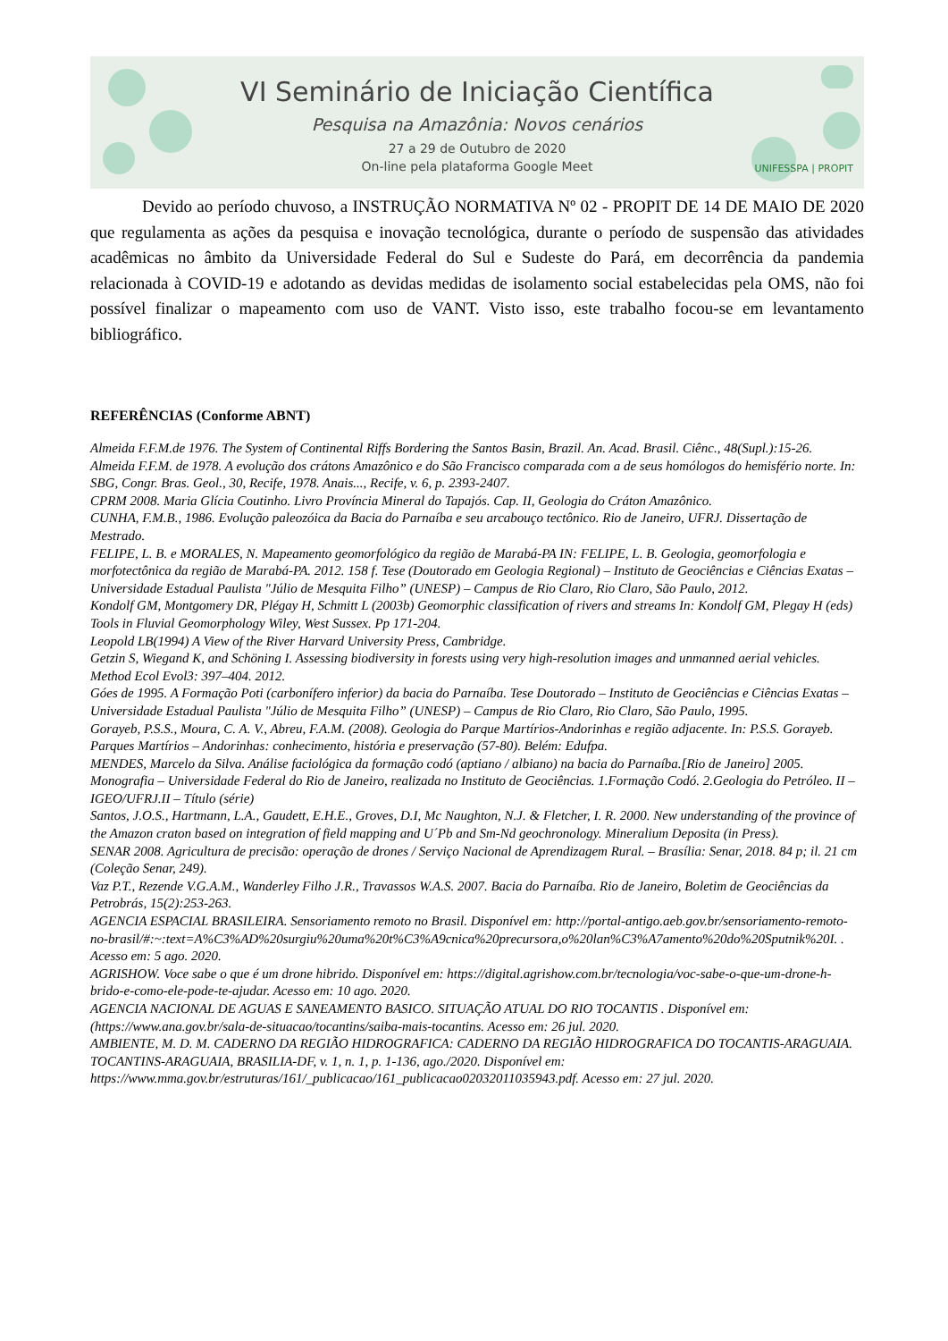VI Seminário de Iniciação Científica
Pesquisa na Amazônia: Novos cenários
27 a 29 de Outubro de 2020
On-line pela plataforma Google Meet
UNIFESSPA | PROPIT
Devido ao período chuvoso, a INSTRUÇÃO NORMATIVA Nº 02 - PROPIT DE 14 DE MAIO DE 2020 que regulamenta as ações da pesquisa e inovação tecnológica, durante o período de suspensão das atividades acadêmicas no âmbito da Universidade Federal do Sul e Sudeste do Pará, em decorrência da pandemia relacionada à COVID-19 e adotando as devidas medidas de isolamento social estabelecidas pela OMS, não foi possível finalizar o mapeamento com uso de VANT. Visto isso, este trabalho focou-se em levantamento bibliográfico.
REFERÊNCIAS (Conforme ABNT)
Almeida F.F.M.de 1976. The System of Continental Riffs Bordering the Santos Basin, Brazil. An. Acad. Brasil. Ciênc., 48(Supl.):15-26.
Almeida F.F.M. de 1978. A evolução dos crátons Amazônico e do São Francisco comparada com a de seus homólogos do hemisfério norte. In: SBG, Congr. Bras. Geol., 30, Recife, 1978. Anais..., Recife, v. 6, p. 2393-2407.
CPRM 2008. Maria Glícia Coutinho. Livro Província Mineral do Tapajós. Cap. II, Geologia do Cráton Amazônico.
CUNHA, F.M.B., 1986. Evolução paleozóica da Bacia do Parnaíba e seu arcabouço tectônico. Rio de Janeiro, UFRJ. Dissertação de Mestrado.
FELIPE, L. B. e MORALES, N. Mapeamento geomorfológico da região de Marabá-PA IN: FELIPE, L. B. Geologia, geomorfologia e morfotectônica da região de Marabá-PA. 2012. 158 f. Tese (Doutorado em Geologia Regional) – Instituto de Geociências e Ciências Exatas – Universidade Estadual Paulista "Júlio de Mesquita Filho” (UNESP) – Campus de Rio Claro, Rio Claro, São Paulo, 2012.
Kondolf GM, Montgomery DR, Plégay H, Schmitt L (2003b) Geomorphic classification of rivers and streams In: Kondolf GM, Plegay H (eds) Tools in Fluvial Geomorphology Wiley, West Sussex. Pp 171-204.
Leopold LB(1994) A View of the River Harvard University Press, Cambridge.
Getzin S, Wiegand K, and Schöning I. Assessing biodiversity in forests using very high-resolution images and unmanned aerial vehicles. Method Ecol Evol3: 397–404. 2012.
Góes de 1995. A Formação Poti (carbonífero inferior) da bacia do Parnaíba. Tese Doutorado – Instituto de Geociências e Ciências Exatas – Universidade Estadual Paulista "Júlio de Mesquita Filho” (UNESP) – Campus de Rio Claro, Rio Claro, São Paulo, 1995.
Gorayeb, P.S.S., Moura, C. A. V., Abreu, F.A.M. (2008). Geologia do Parque Martírios-Andorinhas e região adjacente. In: P.S.S. Gorayeb. Parques Martírios – Andorinhas: conhecimento, história e preservação (57-80). Belém: Edufpa.
MENDES, Marcelo da Silva. Análise faciológica da formação codó (aptiano / albiano) na bacia do Parnaíba.[Rio de Janeiro] 2005. Monografia – Universidade Federal do Rio de Janeiro, realizada no Instituto de Geociências. 1.Formação Codó. 2.Geologia do Petróleo. II – IGEO/UFRJ.II – Título (série)
Santos, J.O.S., Hartmann, L.A., Gaudett, E.H.E., Groves, D.I, Mc Naughton, N.J. & Fletcher, I. R. 2000. New understanding of the province of the Amazon craton based on integration of field mapping and U´Pb and Sm-Nd geochronology. Mineralium Deposita (in Press).
SENAR 2008. Agricultura de precisão: operação de drones / Serviço Nacional de Aprendizagem Rural. – Brasília: Senar, 2018. 84 p; il. 21 cm (Coleção Senar, 249).
Vaz P.T., Rezende V.G.A.M., Wanderley Filho J.R., Travassos W.A.S. 2007. Bacia do Parnaíba. Rio de Janeiro, Boletim de Geociências da Petrobrás, 15(2):253-263.
AGENCIA ESPACIAL BRASILEIRA. Sensoriamento remoto no Brasil. Disponível em: http://portal-antigo.aeb.gov.br/sensoriamento-remoto-no-brasil/#:~:text=A%C3%AD%20surgiu%20uma%20t%C3%A9cnica%20precursora,o%20lan%C3%A7amento%20do%20Sputnik%20I. . Acesso em: 5 ago. 2020.
AGRISHOW. Voce sabe o que é um drone hibrido. Disponível em: https://digital.agrishow.com.br/tecnologia/voc-sabe-o-que-um-drone-h-brido-e-como-ele-pode-te-ajudar. Acesso em: 10 ago. 2020.
AGENCIA NACIONAL DE AGUAS E SANEAMENTO BASICO. SITUAÇÃO ATUAL DO RIO TOCANTIS . Disponível em: (https://www.ana.gov.br/sala-de-situacao/tocantins/saiba-mais-tocantins. Acesso em: 26 jul. 2020.
AMBIENTE, M. D. M. CADERNO DA REGIÃO HIDROGRAFICA: CADERNO DA REGIÃO HIDROGRAFICA DO TOCANTIS-ARAGUAIA. TOCANTINS-ARAGUAIA, BRASILIA-DF, v. 1, n. 1, p. 1-136, ago./2020. Disponível em: https://www.mma.gov.br/estruturas/161/_publicacao/161_publicacao02032011035943.pdf. Acesso em: 27 jul. 2020.